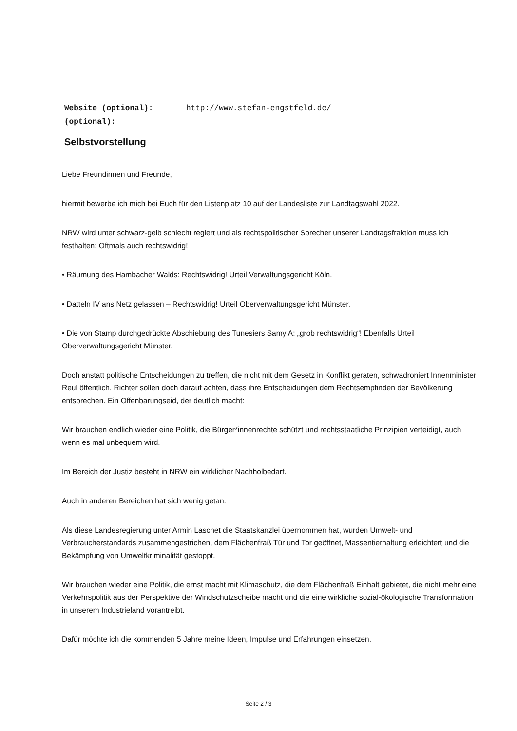Website (optional): http://www.stefan-engstfeld.de/
(optional):
Selbstvorstellung
Liebe Freundinnen und Freunde,
hiermit bewerbe ich mich bei Euch für den Listenplatz 10 auf der Landesliste zur Landtagswahl 2022.
NRW wird unter schwarz-gelb schlecht regiert und als rechtspolitischer Sprecher unserer Landtagsfraktion muss ich festhalten: Oftmals auch rechtswidrig!
• Räumung des Hambacher Walds: Rechtswidrig! Urteil Verwaltungsgericht Köln.
• Datteln IV ans Netz gelassen – Rechtswidrig! Urteil Oberverwaltungsgericht Münster.
• Die von Stamp durchgedrückte Abschiebung des Tunesiers Samy A: „grob rechtswidrig“! Ebenfalls Urteil Oberverwaltungsgericht Münster.
Doch anstatt politische Entscheidungen zu treffen, die nicht mit dem Gesetz in Konflikt geraten, schwadroniert Innenminister Reul öffentlich, Richter sollen doch darauf achten, dass ihre Entscheidungen dem Rechtsempfinden der Bevölkerung entsprechen. Ein Offenbarungseid, der deutlich macht:
Wir brauchen endlich wieder eine Politik, die Bürger*innenrechte schützt und rechtsstaatliche Prinzipien verteidigt, auch wenn es mal unbequem wird.
Im Bereich der Justiz besteht in NRW ein wirklicher Nachholbedarf.
Auch in anderen Bereichen hat sich wenig getan.
Als diese Landesregierung unter Armin Laschet die Staatskanzlei übernommen hat, wurden Umwelt- und Verbraucherstandards zusammengestrichen, dem Flächenfraß Tür und Tor geöffnet, Massentierhaltung erleichtert und die Bekämpfung von Umweltkriminalität gestoppt.
Wir brauchen wieder eine Politik, die ernst macht mit Klimaschutz, die dem Flächenfraß Einhalt gebietet, die nicht mehr eine Verkehrspolitik aus der Perspektive der Windschutzscheibe macht und die eine wirkliche sozial-ökologische Transformation in unserem Industrieland vorantreibt.
Dafür möchte ich die kommenden 5 Jahre meine Ideen, Impulse und Erfahrungen einsetzen.
Seite 2 / 3